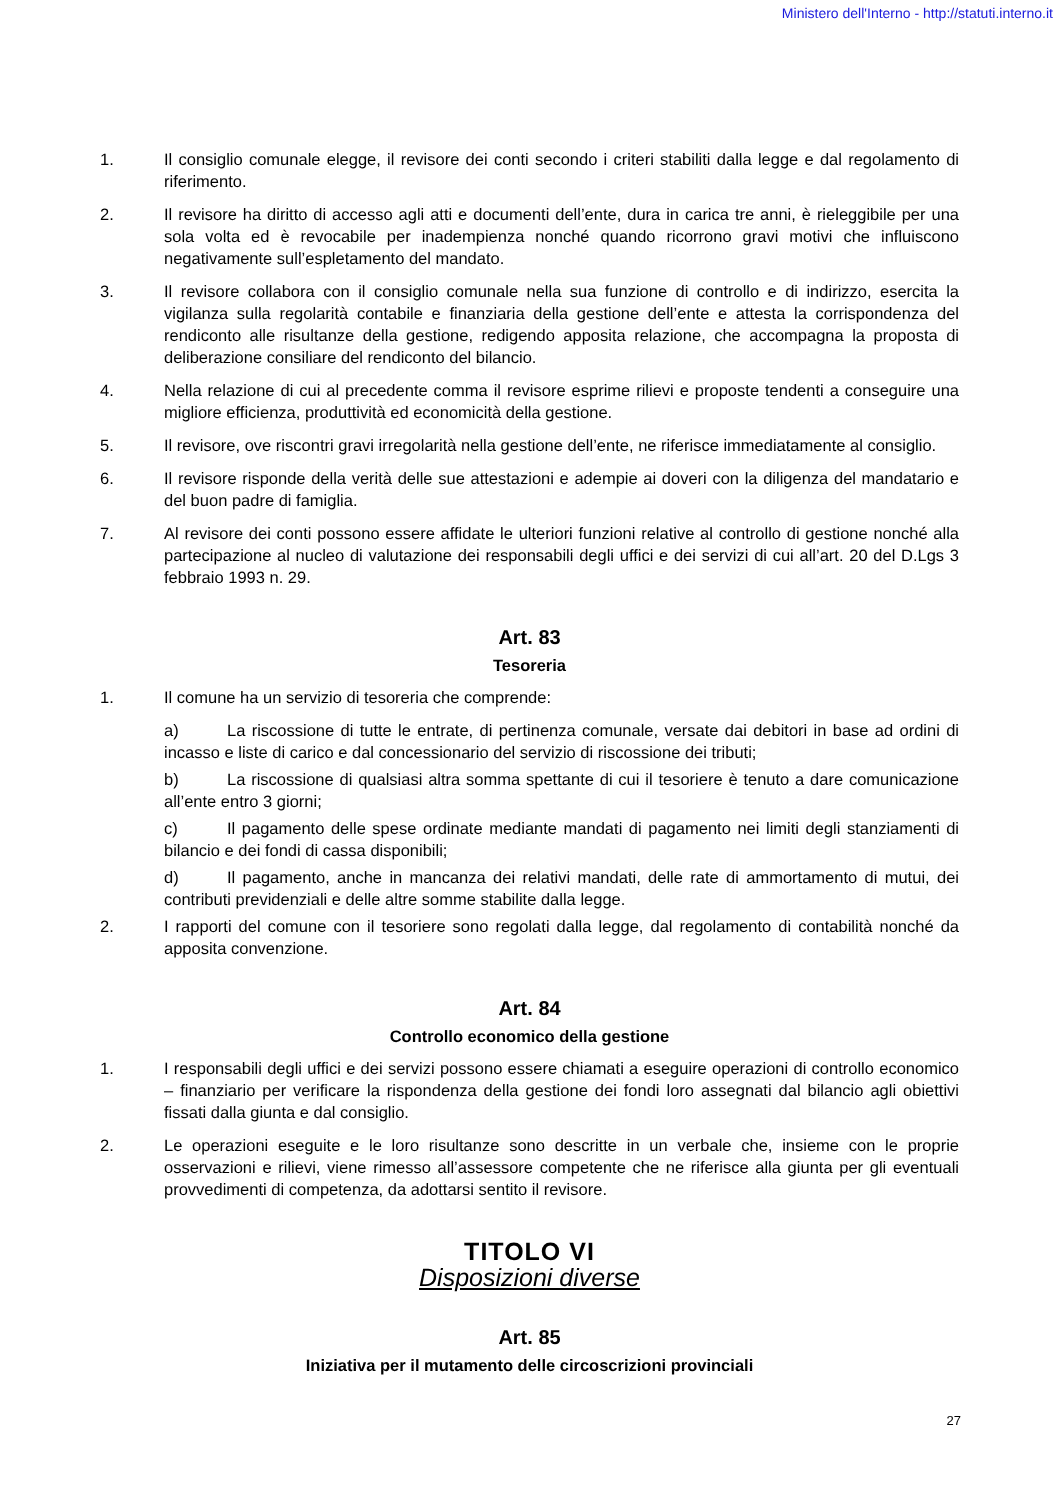Ministero dell'Interno - http://statuti.interno.it
1. Il consiglio comunale elegge, il revisore dei conti secondo i criteri stabiliti dalla legge e dal regolamento di riferimento.
2. Il revisore ha diritto di accesso agli atti e documenti dell’ente, dura in carica tre anni, è rieleggibile per una sola volta ed è revocabile per inadempienza nonché quando ricorrono gravi motivi che influiscono negativamente sull’espletamento del mandato.
3. Il revisore collabora con il consiglio comunale nella sua funzione di controllo e di indirizzo, esercita la vigilanza sulla regolarità contabile e finanziaria della gestione dell’ente e attesta la corrispondenza del rendiconto alle risultanze della gestione, redigendo apposita relazione, che accompagna la proposta di deliberazione consiliare del rendiconto del bilancio.
4. Nella relazione di cui al precedente comma il revisore esprime rilievi e proposte tendenti a conseguire una migliore efficienza, produttività ed economicità della gestione.
5. Il revisore, ove riscontri gravi irregolarità nella gestione dell’ente, ne riferisce immediatamente al consiglio.
6. Il revisore risponde della verità delle sue attestazioni e adempie ai doveri con la diligenza del mandatario e del buon padre di famiglia.
7. Al revisore dei conti possono essere affidate le ulteriori funzioni relative al controllo di gestione nonché alla partecipazione al nucleo di valutazione dei responsabili degli uffici e dei servizi di cui all’art. 20 del D.Lgs 3 febbraio 1993 n. 29.
Art. 83
Tesoreria
1. Il comune ha un servizio di tesoreria che comprende:
a) La riscossione di tutte le entrate, di pertinenza comunale, versate dai debitori in base ad ordini di incasso e liste di carico e dal concessionario del servizio di riscossione dei tributi;
b) La riscossione di qualsiasi altra somma spettante di cui il tesoriere è tenuto a dare comunicazione all’ente entro 3 giorni;
c) Il pagamento delle spese ordinate mediante mandati di pagamento nei limiti degli stanziamenti di bilancio e dei fondi di cassa disponibili;
d) Il pagamento, anche in mancanza dei relativi mandati, delle rate di ammortamento di mutui, dei contributi previdenziali e delle altre somme stabilite dalla legge.
2. I rapporti del comune con il tesoriere sono regolati dalla legge, dal regolamento di contabilità nonché da apposita convenzione.
Art. 84
Controllo economico della gestione
1. I responsabili degli uffici e dei servizi possono essere chiamati a eseguire operazioni di controllo economico – finanziario per verificare la rispondenza della gestione dei fondi loro assegnati dal bilancio agli obiettivi fissati dalla giunta e dal consiglio.
2. Le operazioni eseguite e le loro risultanze sono descritte in un verbale che, insieme con le proprie osservazioni e rilievi, viene rimesso all’assessore competente che ne riferisce alla giunta per gli eventuali provvedimenti di competenza, da adottarsi sentito il revisore.
TITOLO VI
Disposizioni diverse
Art. 85
Iniziativa per il mutamento delle circoscrizioni provinciali
27